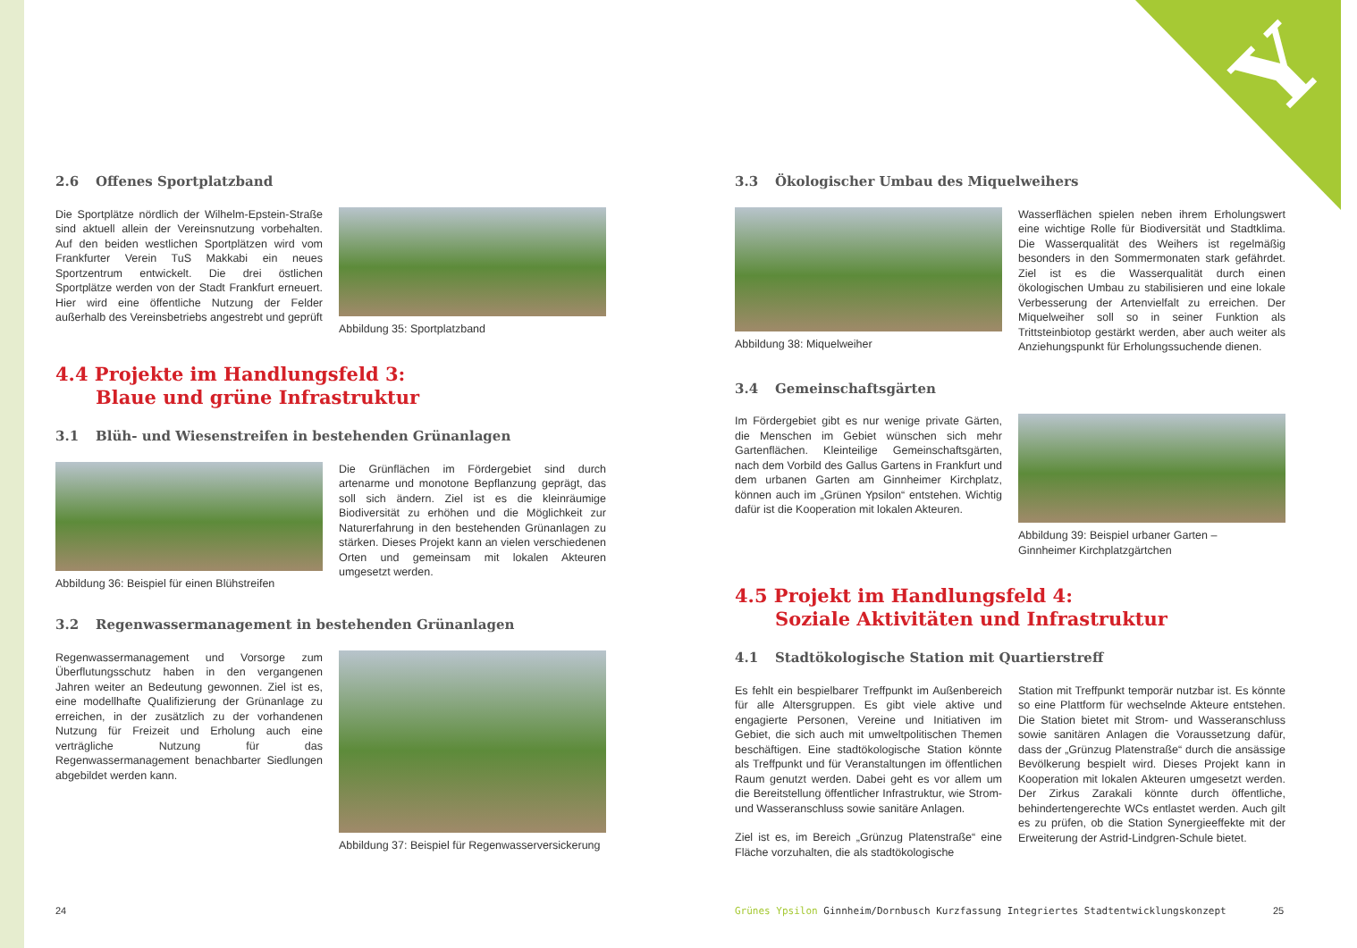Y
2.6 Offenes Sportplatzband
Die Sportplätze nördlich der Wilhelm-Epstein-Straße sind aktuell allein der Vereinsnutzung vorbehalten. Auf den beiden westlichen Sportplätzen wird vom Frankfurter Verein TuS Makkabi ein neues Sportzentrum entwickelt. Die drei östlichen Sportplätze werden von der Stadt Frankfurt erneuert. Hier wird eine öffentliche Nutzung der Felder außerhalb des Vereinsbetriebs angestrebt und geprüft
Abbildung 35: Sportplatzband
4.4 Projekte im Handlungsfeld 3:
Blaue und grüne Infrastruktur
3.1 Blüh- und Wiesenstreifen in bestehenden Grünanlagen
Abbildung 36: Beispiel für einen Blühstreifen
Die Grünflächen im Fördergebiet sind durch artenarme und monotone Bepflanzung geprägt, das soll sich ändern. Ziel ist es die kleinräumige Biodiversität zu erhöhen und die Möglichkeit zur Naturerfahrung in den bestehenden Grünanlagen zu stärken. Dieses Projekt kann an vielen verschiedenen Orten und gemeinsam mit lokalen Akteuren umgesetzt werden.
3.2 Regenwassermanagement in bestehenden Grünanlagen
Regenwassermanagement und Vorsorge zum Überflutungsschutz haben in den vergangenen Jahren weiter an Bedeutung gewonnen. Ziel ist es, eine modellhafte Qualifizierung der Grünanlage zu erreichen, in der zusätzlich zu der vorhandenen Nutzung für Freizeit und Erholung auch eine verträgliche Nutzung für das Regenwassermanagement benachbarter Siedlungen abgebildet werden kann.
Abbildung 37: Beispiel für Regenwasserversickerung
3.3 Ökologischer Umbau des Miquelweihers
Abbildung 38: Miquelweiher
Wasserflächen spielen neben ihrem Erholungswert eine wichtige Rolle für Biodiversität und Stadtklima. Die Wasserqualität des Weihers ist regelmäßig besonders in den Sommermonaten stark gefährdet. Ziel ist es die Wasserqualität durch einen ökologischen Umbau zu stabilisieren und eine lokale Verbesserung der Artenvielfalt zu erreichen. Der Miquelweiher soll so in seiner Funktion als Trittsteinbiotop gestärkt werden, aber auch weiter als Anziehungspunkt für Erholungssuchende dienen.
3.4 Gemeinschaftsgärten
Im Fördergebiet gibt es nur wenige private Gärten, die Menschen im Gebiet wünschen sich mehr Gartenflächen. Kleinteilige Gemeinschaftsgärten, nach dem Vorbild des Gallus Gartens in Frankfurt und dem urbanen Garten am Ginnheimer Kirchplatz, können auch im „Grünen Ypsilon“ entstehen. Wichtig dafür ist die Kooperation mit lokalen Akteuren.
Abbildung 39: Beispiel urbaner Garten –
Ginnheimer Kirchplatzgärtchen
4.5 Projekt im Handlungsfeld 4:
Soziale Aktivitäten und Infrastruktur
4.1 Stadtökologische Station mit Quartierstreff
Es fehlt ein bespielbarer Treffpunkt im Außenbereich für alle Altersgruppen. Es gibt viele aktive und engagierte Personen, Vereine und Initiativen im Gebiet, die sich auch mit umweltpolitischen Themen beschäftigen. Eine stadtökologische Station könnte als Treffpunkt und für Veranstaltungen im öffentlichen Raum genutzt werden. Dabei geht es vor allem um die Bereitstellung öffentlicher Infrastruktur, wie Strom- und Wasseranschluss sowie sanitäre Anlagen.
Ziel ist es, im Bereich „Grünzug Platenstraße“ eine Fläche vorzuhalten, die als stadtökologische
Station mit Treffpunkt temporär nutzbar ist. Es könnte so eine Plattform für wechselnde Akteure entstehen. Die Station bietet mit Strom- und Wasseranschluss sowie sanitären Anlagen die Voraussetzung dafür, dass der „Grünzug Platenstraße“ durch die ansässige Bevölkerung bespielt wird. Dieses Projekt kann in Kooperation mit lokalen Akteuren umgesetzt werden. Der Zirkus Zarakali könnte durch öffentliche, behindertengerechte WCs entlastet werden. Auch gilt es zu prüfen, ob die Station Synergieeffekte mit der Erweiterung der Astrid-Lindgren-Schule bietet.
24
Grünes Ypsilon Ginnheim/Dornbusch Kurzfassung Integriertes Stadtentwicklungskonzept
25